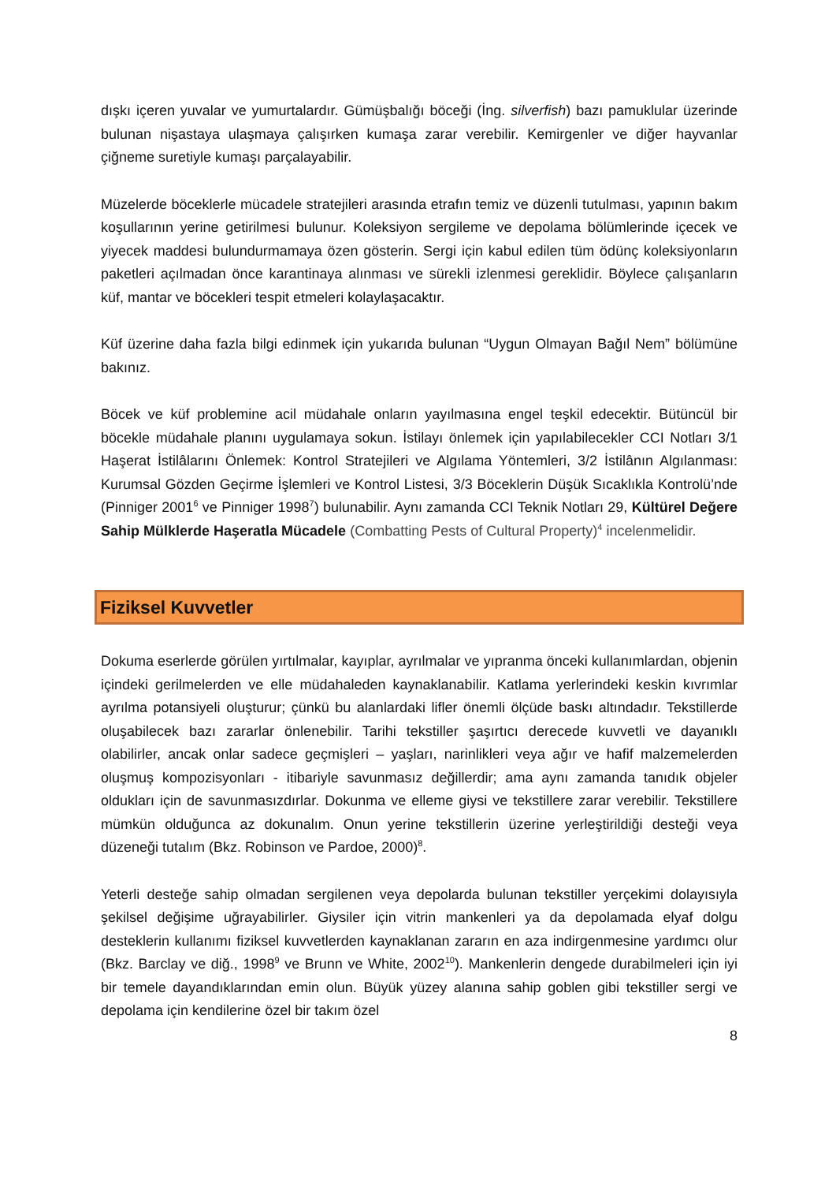dışkı içeren yuvalar ve yumurtalardır. Gümüşbalığı böceği (İng. silverfish) bazı pamuklular üzerinde bulunan nişastaya ulaşmaya çalışırken kumaşa zarar verebilir. Kemirgenler ve diğer hayvanlar çiğneme suretiyle kumaşı parçalayabilir.
Müzelerde böceklerle mücadele stratejileri arasında etrafın temiz ve düzenli tutulması, yapının bakım koşullarının yerine getirilmesi bulunur. Koleksiyon sergileme ve depolama bölümlerinde içecek ve yiyecek maddesi bulundurmamaya özen gösterin. Sergi için kabul edilen tüm ödünç koleksiyonların paketleri açılmadan önce karantinaya alınması ve sürekli izlenmesi gereklidir. Böylece çalışanların küf, mantar ve böcekleri tespit etmeleri kolaylaşacaktır.
Küf üzerine daha fazla bilgi edinmek için yukarıda bulunan “Uygun Olmayan Bağıl Nem” bölümüne bakınız.
Böcek ve küf problemine acil müdahale onların yayılmasına engel teşkil edecektir. Bütüncül bir böcekle müdahale planını uygulamaya sokun. İstilayı önlemek için yapılabilecekler CCI Notları 3/1 Haşerat İstilâlarını Önlemek: Kontrol Stratejileri ve Algılama Yöntemleri, 3/2 İstilânın Algılanması: Kurumsal Gözden Geçirme İşlemleri ve Kontrol Listesi, 3/3 Böceklerin Düşük Sıcaklıkla Kontrolü’nde (Pinniger 2001<sup>6</sup> ve Pinniger 1998<sup>7</sup>) bulunabilir. Aynı zamanda CCI Teknik Notları 29, Kültürel Değere Sahip Mülklerde Haşeratla Mücadele (Combatting Pests of Cultural Property)<sup>4</sup> incelenmelidir.
Fiziksel Kuvvetler
Dokuma eserlerde görülen yırtılmalar, kayıplar, ayrılmalar ve yıpranma önceki kullanımlardan, objenin içindeki gerilmelerden ve elle müdahaleden kaynaklanabilir. Katlama yerlerindeki keskin kıvrımlar ayrılma potansiyeli oluşturur; çünkü bu alanlardaki lifler önemli ölçüde baskı altındadır. Tekstillerde oluşabilecek bazı zararlar önlenebilir. Tarihi tekstiller şaşırtıcı derecede kuvvetli ve dayanıklı olabilirler, ancak onlar sadece geçmişleri – yaşları, narinlikleri veya ağır ve hafif malzemelerden oluşmuş kompozisyonları - itibariyle savunmasız değillerdir; ama aynı zamanda tanıdık objeler oldukları için de savunmasızdırlar. Dokunma ve elleme giysi ve tekstillere zarar verebilir. Tekstillere mümkün olduğunca az dokunalım. Onun yerine tekstillerin üzerine yerleştirildiği desteği veya düzeneği tutalım (Bkz. Robinson ve Pardoe, 2000)<sup>8</sup>.
Yeterli desteğe sahip olmadan sergilenen veya depolarda bulunan tekstiller yerçekimi dolayısıyla şekilsel değişime uğrayabilirler. Giysiler için vitrin mankenleri ya da depolamada elyaf dolgu desteklerin kullanımı fiziksel kuvvetlerden kaynaklanan zararın en aza indirgenmesine yardımcı olur (Bkz. Barclay ve diğ., 1998<sup>9</sup> ve Brunn ve White, 2002<sup>10</sup>). Mankenlerin dengede durabilmeleri için iyi bir temele dayandıklarından emin olun. Büyük yüzey alanına sahip goblen gibi tekstiller sergi ve depolama için kendilerine özel bir takım özel
8